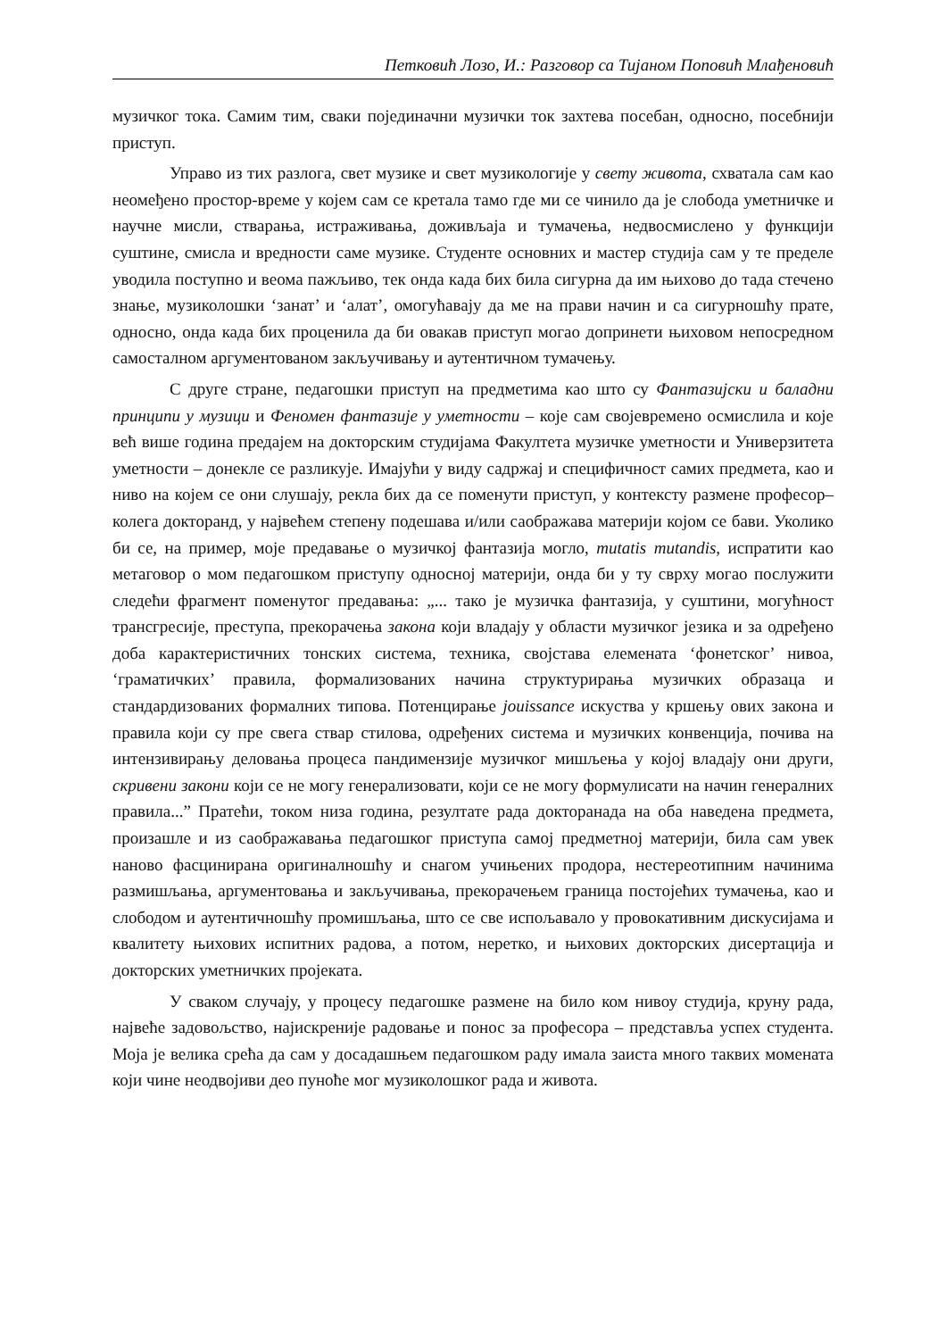Петковић Лозо, И.: Разговор са Тијаном Поповић Млађеновић
музичког тока. Самим тим, сваки појединачни музички ток захтева посебан, односно, посебнији приступ.
Управо из тих разлога, свет музике и свет музикологије у свету живота, схватала сам као неомеђено простор-време у којем сам се кретала тамо где ми се чинило да је слобода уметничке и научне мисли, стварања, истраживања, доживљаја и тумачења, недвосмислено у функцији суштине, смисла и вредности саме музике. Студенте основних и мастер студија сам у те пределе уводила поступно и веома пажљиво, тек онда када бих била сигурна да им њихово до тада стечено знање, музиколошки ‘занат’ и ‘алат’, омогућавају да ме на прави начин и са сигурношћу прате, односно, онда када бих проценила да би овакав приступ могао допринети њиховом непосредном самосталном аргументованом закључивању и аутентичном тумачењу.
С друге стране, педагошки приступ на предметима као што су Фантазијски и баладни принципи у музици и Феномен фантазије у уметности – које сам својевремено осмислила и које већ више година предајем на докторским студијама Факултета музичке уметности и Универзитета уметности – донекле се разликује. Имајући у виду садржај и специфичност самих предмета, као и ниво на којем се они слушају, рекла бих да се поменути приступ, у контексту размене професор–колега докторанд, у највећем степену подешава и/или саображава материји којом се бави. Уколико би се, на пример, моје предавање о музичкој фантазија могло, mutatis mutandis, испратити као метаговор о мом педагошком приступу односној материји, онда би у ту сврху могао послужити следећи фрагмент поменутог предавања: „... тако је музичка фантазија, у суштини, могућност трансгресије, преступа, прекорачења закона који владају у области музичког језика и за одређено доба карактеристичних тонских система, техника, својстава елемената ‘фонетског’ нивоа, ‘граматичких’ правила, формализованих начина структурирања музичких образаца и стандардизованих формалних типова. Потенцирање jouissance искуства у кршењу ових закона и правила који су пре свега ствар стилова, одређених система и музичких конвенција, почива на интензивирању деловања процеса пандимензије музичког мишљења у којој владају они други, скривени закони који се не могу генерализовати, који се не могу формулисати на начин генералних правила...” Пратећи, током низа година, резултате рада докторанада на оба наведена предмета, произашле и из саображавања педагошког приступа самој предметној материји, била сам увек наново фасцинирана оригиналношћу и снагом учињених продора, нестереотипним начинима размишљања, аргументовања и закључивања, прекорачењем граница постојећих тумачења, као и слободом и аутентичношћу промишљања, што се све испољавало у провокативним дискусијама и квалитету њихових испитних радова, а потом, неретко, и њихових докторских дисертација и докторских уметничких пројеката.
У сваком случају, у процесу педагошке размене на било ком нивоу студија, круну рада, највеће задовољство, најискреније радовање и понос за професора – представља успех студента. Моја је велика срећа да сам у досадашњем педагошком раду имала заиста много таквих момената који чине неодвојиви део пуноће мог музиколошког рада и живота.